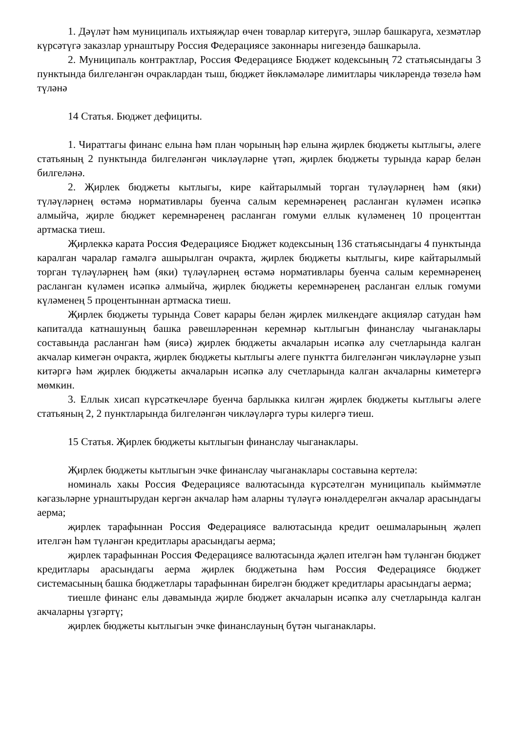1. Дәүләт һәм муниципаль ихтыяҗлар өчен товарлар китерүгә, эшләр башкаруга, хезмәтләр күрсәтүгә заказлар урнаштыру Россия Федерациясе законнары нигезендә башкарыла.
2. Муниципаль контрактлар, Россия Федерациясе Бюджет кодексының 72 статьясындагы 3 пунктында билгеләнгән очраклардан тыш, бюджет йөкләмәләре лимитлары чикләрендә төзелә һәм түләнә
14 Статья. Бюджет дефициты.
1. Чираттагы финанс елына һәм план чорының һәр елына җирлек бюджеты кытлыгы, әлеге статьяның 2 пунктында билгеләнгән чикләүләрне үтәп, җирлек бюджеты турында карар белән билгеләнә.
2. Җирлек бюджеты кытлыгы, кире кайтарылмый торган түләүләрнең һәм (яки) түләүләрнең өстәмә нормативлары буенча салым керемнәренең расланган күләмен исәпкә алмыйча, җирле бюджет керемнәренең расланган гомуми еллык күләменең 10 проценттан артмаска тиеш.
Җирлеккә карата Россия Федерациясе Бюджет кодексының 136 статьясындагы 4 пунктында каралган чаралар гамәлгә ашырылган очракта, җирлек бюджеты кытлыгы, кире кайтарылмый торган түләүләрнең һәм (яки) түләүләрнең өстәмә нормативлары буенча салым керемнәренең расланган күләмен исәпкә алмыйча, җирлек бюджеты керемнәренең расланган еллык гомуми күләменең 5 процентыннан артмаска тиеш.
Җирлек бюджеты турында Совет карары белән җирлек милкендәге акцияләр сатудан һәм капиталда катнашуның башка рәвешләреннән керемнәр кытлыгын финанслау чыганаклары составында расланган һәм (яисә) җирлек бюджеты акчаларын исәпкә алу счетларында калган акчалар кимегән очракта, җирлек бюджеты кытлыгы әлеге пунктта билгеләнгән чикләүләрне узып китәргә һәм җирлек бюджеты акчаларын исәпкә алу счетларында калган акчаларны киметергә мөмкин.
3. Еллык хисап күрсәткечләре буенча барлыкка килгән җирлек бюджеты кытлыгы әлеге статьяның 2, 2 пунктларында билгеләнгән чикләүләргә туры килергә тиеш.
15 Статья. Җирлек бюджеты кытлыгын финанслау чыганаклары.
Җирлек бюджеты кытлыгын эчке финанслау чыганаклары составына кертелә:
номиналь хакы Россия Федерациясе валютасында күрсәтелгән муниципаль кыйммәтле кәгазьләрне урнаштырудан кергән акчалар һәм аларны түләүгә юнәлдерелгән акчалар арасындагы аерма;
җирлек тарафыннан Россия Федерациясе валютасында кредит оешмаларының җәлеп ителгән һәм түләнгән кредитлары арасындагы аерма;
җирлек тарафыннан Россия Федерациясе валютасында җәлеп ителгән һәм түләнгән бюджет кредитлары арасындагы аерма җирлек бюджетына һәм Россия Федерациясе бюджет системасының башка бюджетлары тарафыннан бирелгән бюджет кредитлары арасындагы аерма;
тиешле финанс елы дәвамында җирле бюджет акчаларын исәпкә алу счетларында калган акчаларны үзгәртү;
җирлек бюджеты кытлыгын эчке финанслауның бүтән чыганаклары.